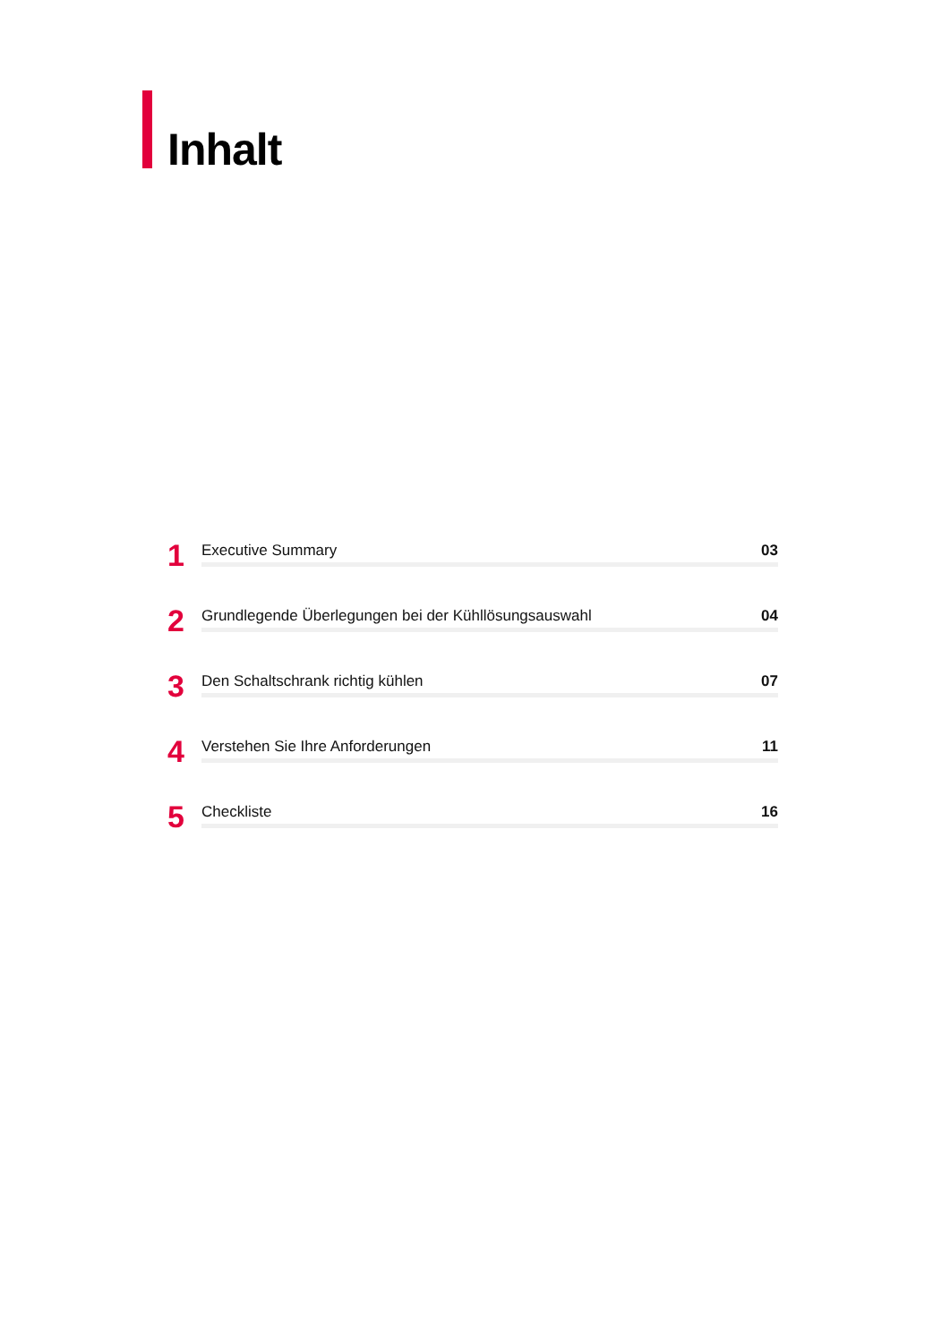Inhalt
1
Executive Summary 03
2
Grundlegende Überlegungen bei der Kühllösungsauswahl 04
3
Den Schaltschrank richtig kühlen 07
4
Verstehen Sie Ihre Anforderungen 11
5
Checkliste 16